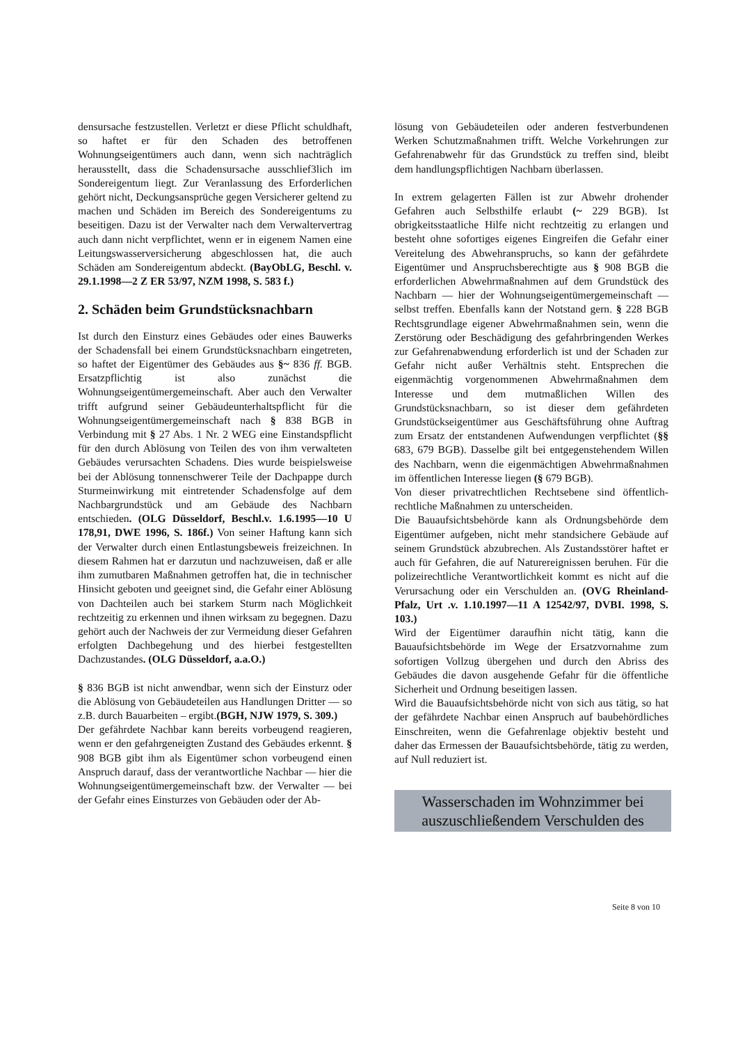densursache festzustellen. Verletzt er diese Pflicht schuldhaft, so haftet er für den Schaden des betroffenen Wohnungseigentümers auch dann, wenn sich nachträglich herausstellt, dass die Schadensursache ausschlief3lich im Sondereigentum liegt. Zur Veranlassung des Erforderlichen gehört nicht, Deckungsansprüche gegen Versicherer geltend zu machen und Schäden im Bereich des Sondereigentums zu beseitigen. Dazu ist der Verwalter nach dem Verwaltervertrag auch dann nicht verpflichtet, wenn er in eigenem Namen eine Leitungswasserversicherung abgeschlossen hat, die auch Schäden am Sondereigentum abdeckt. (BayObLG, Beschl. v. 29.1.1998—2 Z ER 53/97, NZM 1998, S. 583 f.)
2. Schäden beim Grundstücksnachbarn
Ist durch den Einsturz eines Gebäudes oder eines Bauwerks der Schadensfall bei einem Grundstücksnachbarn eingetreten, so haftet der Eigentümer des Gebäudes aus §~ 836 ff. BGB. Ersatzpflichtig ist also zunächst die Wohnungseigentümergemeinschaft. Aber auch den Verwalter trifft aufgrund seiner Gebäudeunterhaltspflicht für die Wohnungseigentümergemeinschaft nach § 838 BGB in Verbindung mit § 27 Abs. 1 Nr. 2 WEG eine Einstandspflicht für den durch Ablösung von Teilen des von ihm verwalteten Gebäudes verursachten Schadens. Dies wurde beispielsweise bei der Ablösung tonnenschwerer Teile der Dachpappe durch Sturmeinwirkung mit eintretender Schadensfolge auf dem Nachbargrundstück und am Gebäude des Nachbarn entschieden. (OLG Düsseldorf, Beschl.v. 1.6.1995—10 U 178,91, DWE 1996, S. 186f.) Von seiner Haftung kann sich der Verwalter durch einen Entlastungsbeweis freizeichnen. In diesem Rahmen hat er darzutun und nachzuweisen, daß er alle ihm zumutbaren Maßnahmen getroffen hat, die in technischer Hinsicht geboten und geeignet sind, die Gefahr einer Ablösung von Dachteilen auch bei starkem Sturm nach Möglichkeit rechtzeitig zu erkennen und ihnen wirksam zu begegnen. Dazu gehört auch der Nachweis der zur Vermeidung dieser Gefahren erfolgten Dachbegehung und des hierbei festgestellten Dachzustandes. (OLG Düsseldorf, a.a.O.)
§ 836 BGB ist nicht anwendbar, wenn sich der Einsturz oder die Ablösung von Gebäudeteilen aus Handlungen Dritter — so z.B. durch Bauarbeiten – ergibt.(BGH, NJW 1979, S. 309.)
Der gefährdete Nachbar kann bereits vorbeugend reagieren, wenn er den gefahrgeneigten Zustand des Gebäudes erkennt. § 908 BGB gibt ihm als Eigentümer schon vorbeugend einen Anspruch darauf, dass der verantwortliche Nachbar — hier die Wohnungseigentümergemeinschaft bzw. der Verwalter — bei der Gefahr eines Einsturzes von Gebäuden oder der Ab-
lösung von Gebäudeteilen oder anderen festverbundenen Werken Schutzmaßnahmen trifft. Welche Vorkehrungen zur Gefahrenabwehr für das Grundstück zu treffen sind, bleibt dem handlungspflichtigen Nachbarn überlassen.
In extrem gelagerten Fällen ist zur Abwehr drohender Gefahren auch Selbsthilfe erlaubt (~ 229 BGB). Ist obrigkeitsstaatliche Hilfe nicht rechtzeitig zu erlangen und besteht ohne sofortiges eigenes Eingreifen die Gefahr einer Vereitelung des Abwehranspruchs, so kann der gefährdete Eigentümer und Anspruchsberechtigte aus § 908 BGB die erforderlichen Abwehrmaßnahmen auf dem Grundstück des Nachbarn — hier der Wohnungseigentümergemeinschaft — selbst treffen. Ebenfalls kann der Notstand gern. § 228 BGB Rechtsgrundlage eigener Abwehrmaßnahmen sein, wenn die Zerstörung oder Beschädigung des gefahrbringenden Werkes zur Gefahrenabwendung erforderlich ist und der Schaden zur Gefahr nicht außer Verhältnis steht. Entsprechen die eigenmächtig vorgenommenen Abwehrmaßnahmen dem Interesse und dem mutmaßlichen Willen des Grundstücksnachbarn, so ist dieser dem gefährdeten Grundstückseigentümer aus Geschäftsführung ohne Auftrag zum Ersatz der entstandenen Aufwendungen verpflichtet (§§ 683, 679 BGB). Dasselbe gilt bei entgegenstehendem Willen des Nachbarn, wenn die eigenmächtigen Abwehrmaßnahmen im öffentlichen Interesse liegen (§ 679 BGB).
Von dieser privatrechtlichen Rechtsebene sind öffentlich-rechtliche Maßnahmen zu unterscheiden.
Die Bauaufsichtsbehörde kann als Ordnungsbehörde dem Eigentümer aufgeben, nicht mehr standsichere Gebäude auf seinem Grundstück abzubrechen. Als Zustandsstörer haftet er auch für Gefahren, die auf Naturereignissen beruhen. Für die polizeirechtliche Verantwortlichkeit kommt es nicht auf die Verursachung oder ein Verschulden an. (OVG Rheinland-Pfalz, Urt .v. 1.10.1997—11 A 12542/97, DVBI. 1998, S. 103.)
Wird der Eigentümer daraufhin nicht tätig, kann die Bauaufsichtsbehörde im Wege der Ersatzvornahme zum sofortigen Vollzug übergehen und durch den Abriss des Gebäudes die davon ausgehende Gefahr für die öffentliche Sicherheit und Ordnung beseitigen lassen.
Wird die Bauaufsichtsbehörde nicht von sich aus tätig, so hat der gefährdete Nachbar einen Anspruch auf baubehördliches Einschreiten, wenn die Gefahrenlage objektiv besteht und daher das Ermessen der Bauaufsichtsbehörde, tätig zu werden, auf Null reduziert ist.
Wasserschaden im Wohnzimmer bei auszuschließendem Verschulden des
Seite 8 von 10